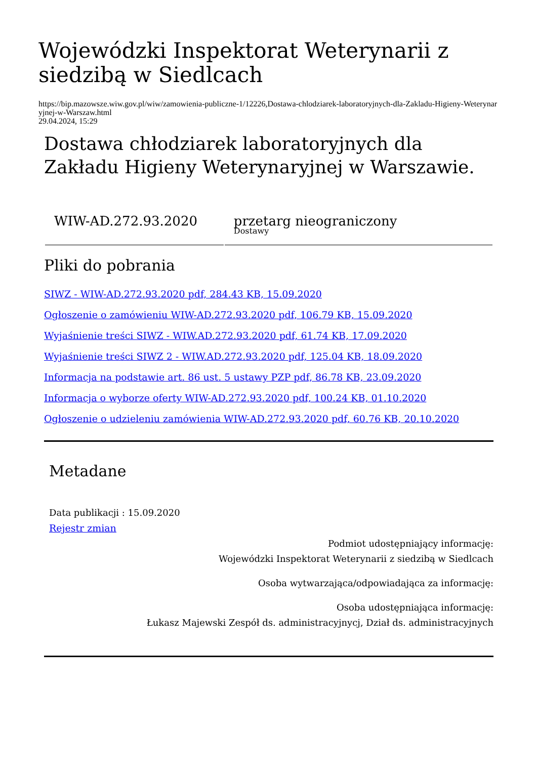Wojewódzki Inspektorat Weterynarii z siedzibą w Siedlcach
https://bip.mazowsze.wiw.gov.pl/wiw/zamowienia-publiczne-1/12226,Dostawa-chlodziarek-laboratoryjnych-dla-Zakladu-Higieny-Weterynaryjnej-w-Warszaw.html
29.04.2024, 15:29
Dostawa chłodziarek laboratoryjnych dla Zakładu Higieny Weterynaryjnej w Warszawie.
| WIW-AD.272.93.2020 | przetarg nieograniczony Dostawy |
Pliki do pobrania
SIWZ - WIW-AD.272.93.2020 pdf, 284.43 KB, 15.09.2020
Ogłoszenie o zamówieniu WIW-AD.272.93.2020 pdf, 106.79 KB, 15.09.2020
Wyjaśnienie treści SIWZ - WIW.AD.272.93.2020 pdf, 61.74 KB, 17.09.2020
Wyjaśnienie treści SIWZ 2 - WIW.AD.272.93.2020 pdf, 125.04 KB, 18.09.2020
Informacja na podstawie art. 86 ust. 5 ustawy PZP pdf, 86.78 KB, 23.09.2020
Informacja o wyborze oferty WIW-AD.272.93.2020 pdf, 100.24 KB, 01.10.2020
Ogłoszenie o udzieleniu zamówienia WIW-AD.272.93.2020 pdf, 60.76 KB, 20.10.2020
Metadane
Data publikacji : 15.09.2020
Rejestr zmian
Podmiot udostępniający informację:
Wojewódzki Inspektorat Weterynarii z siedzibą w Siedlcach
Osoba wytwarzająca/odpowiadająca za informację:
Osoba udostępniająca informację:
Łukasz Majewski Zespół ds. administracyjnycj, Dział ds. administracyjnych